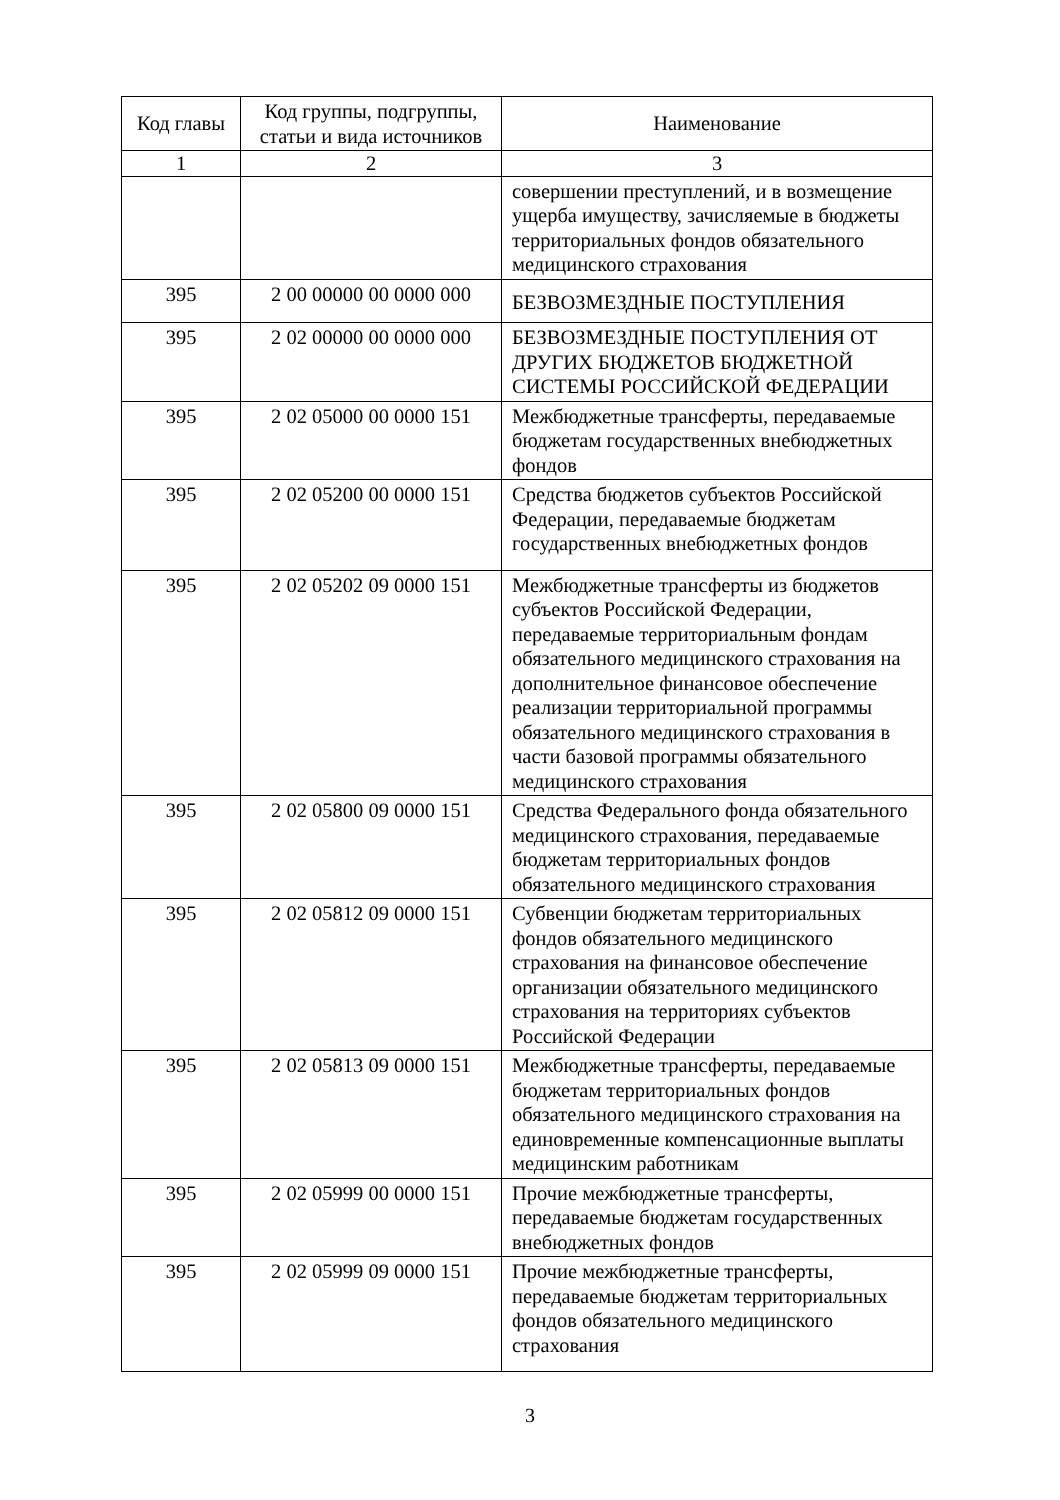| Код главы | Код группы, подгруппы, статьи и вида источников | Наименование |
| --- | --- | --- |
| 1 | 2 | 3 |
| | | совершении преступлений, и в возмещение ущерба имуществу, зачисляемые в бюджеты территориальных фондов обязательного медицинского страхования |
| 395 | 2 00 00000 00 0000 000 | БЕЗВОЗМЕЗДНЫЕ ПОСТУПЛЕНИЯ |
| 395 | 2 02 00000 00 0000 000 | БЕЗВОЗМЕЗДНЫЕ ПОСТУПЛЕНИЯ ОТ ДРУГИХ БЮДЖЕТОВ БЮДЖЕТНОЙ СИСТЕМЫ РОССИЙСКОЙ ФЕДЕРАЦИИ |
| 395 | 2 02 05000 00 0000 151 | Межбюджетные трансферты, передаваемые бюджетам государственных внебюджетных фондов |
| 395 | 2 02 05200 00 0000 151 | Средства бюджетов субъектов Российской Федерации, передаваемые бюджетам государственных внебюджетных фондов |
| 395 | 2 02 05202 09 0000 151 | Межбюджетные трансферты из бюджетов субъектов Российской Федерации, передаваемые территориальным фондам обязательного медицинского страхования на дополнительное финансовое обеспечение реализации территориальной программы обязательного медицинского страхования в части базовой программы обязательного медицинского страхования |
| 395 | 2 02 05800 09 0000 151 | Средства Федерального фонда обязательного медицинского страхования, передаваемые бюджетам территориальных фондов обязательного медицинского страхования |
| 395 | 2 02 05812 09 0000 151 | Субвенции бюджетам территориальных фондов обязательного медицинского страхования на финансовое обеспечение организации обязательного медицинского страхования на территориях субъектов Российской Федерации |
| 395 | 2 02 05813 09 0000 151 | Межбюджетные трансферты, передаваемые бюджетам территориальных фондов обязательного медицинского страхования на единовременные компенсационные выплаты медицинским работникам |
| 395 | 2 02 05999 00 0000 151 | Прочие межбюджетные трансферты, передаваемые бюджетам государственных внебюджетных фондов |
| 395 | 2 02 05999 09 0000 151 | Прочие межбюджетные трансферты, передаваемые бюджетам территориальных фондов обязательного медицинского страхования |
3